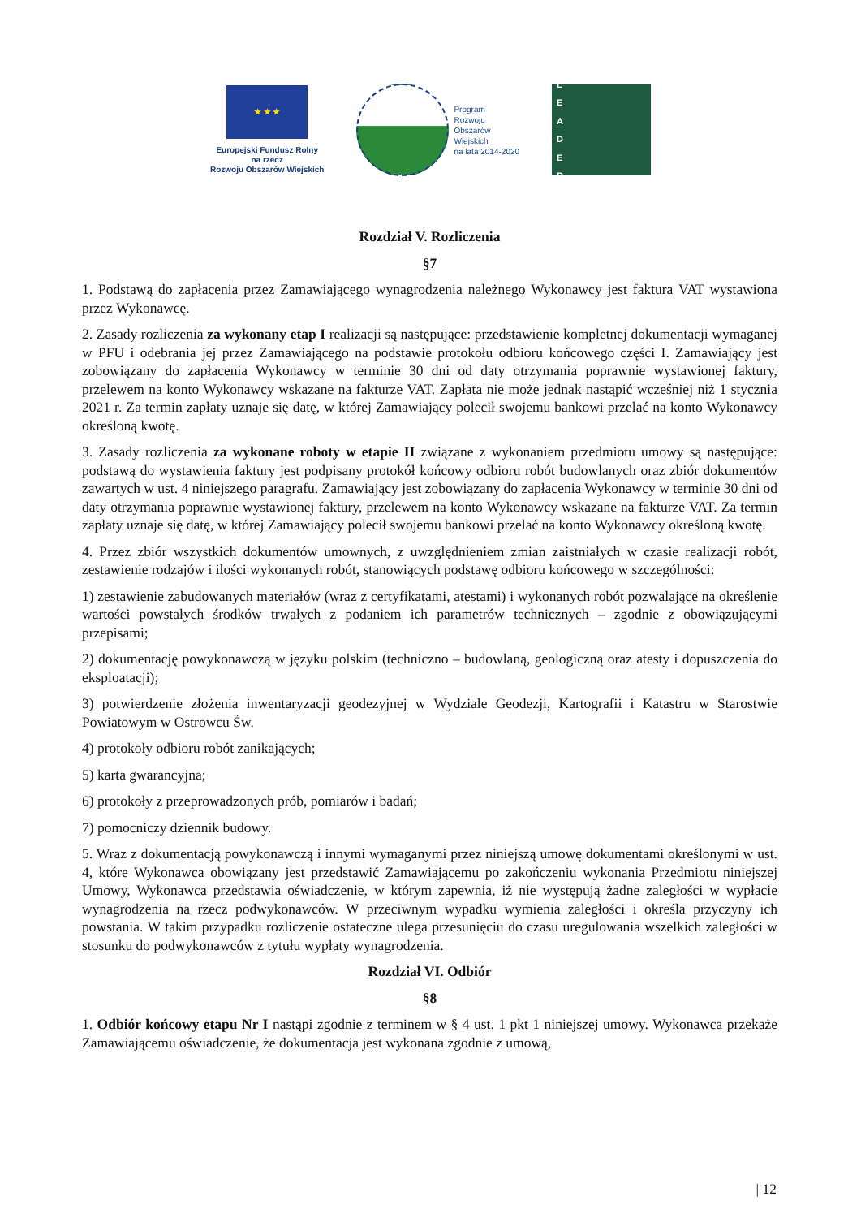★ ★ ★
Europejski Fundusz Rolny
na rzecz
Rozwoju Obszarów Wiejskich
Program
Rozwoju
Obszarów
Wiejskich
na lata 2014-2020
L
E
A
D
E
R
Rozdział V. Rozliczenia
§7
1. Podstawą do zapłacenia przez Zamawiającego wynagrodzenia należnego Wykonawcy jest faktura VAT wystawiona przez Wykonawcę.
2. Zasady rozliczenia za wykonany etap I realizacji są następujące: przedstawienie kompletnej dokumentacji wymaganej w PFU i odebrania jej przez Zamawiającego na podstawie protokołu odbioru końcowego części I. Zamawiający jest zobowiązany do zapłacenia Wykonawcy w terminie 30 dni od daty otrzymania poprawnie wystawionej faktury, przelewem na konto Wykonawcy wskazane na fakturze VAT. Zapłata nie może jednak nastąpić wcześniej niż 1 stycznia 2021 r. Za termin zapłaty uznaje się datę, w której Zamawiający polecił swojemu bankowi przelać na konto Wykonawcy określoną kwotę.
3. Zasady rozliczenia za wykonane roboty w etapie II związane z wykonaniem przedmiotu umowy są następujące: podstawą do wystawienia faktury jest podpisany protokół końcowy odbioru robót budowlanych oraz zbiór dokumentów zawartych w ust. 4 niniejszego paragrafu. Zamawiający jest zobowiązany do zapłacenia Wykonawcy w terminie 30 dni od daty otrzymania poprawnie wystawionej faktury, przelewem na konto Wykonawcy wskazane na fakturze VAT. Za termin zapłaty uznaje się datę, w której Zamawiający polecił swojemu bankowi przelać na konto Wykonawcy określoną kwotę.
4. Przez zbiór wszystkich dokumentów umownych, z uwzględnieniem zmian zaistniałych w czasie realizacji robót, zestawienie rodzajów i ilości wykonanych robót, stanowiących podstawę odbioru końcowego w szczególności:
1) zestawienie zabudowanych materiałów (wraz z certyfikatami, atestami) i wykonanych robót pozwalające na określenie wartości powstałych środków trwałych z podaniem ich parametrów technicznych – zgodnie z obowiązującymi przepisami;
2) dokumentację powykonawczą w języku polskim (techniczno – budowlaną, geologiczną oraz atesty i dopuszczenia do eksploatacji);
3) potwierdzenie złożenia inwentaryzacji geodezyjnej w Wydziale Geodezji, Kartografii i Katastru w Starostwie Powiatowym w Ostrowcu Św.
4) protokoły odbioru robót zanikających;
5) karta gwarancyjna;
6) protokoły z przeprowadzonych prób, pomiarów i badań;
7) pomocniczy dziennik budowy.
5. Wraz z dokumentacją powykonawczą i innymi wymaganymi przez niniejszą umowę dokumentami określonymi w ust. 4, które Wykonawca obowiązany jest przedstawić Zamawiającemu po zakończeniu wykonania Przedmiotu niniejszej Umowy, Wykonawca przedstawia oświadczenie, w którym zapewnia, iż nie występują żadne zaległości w wypłacie wynagrodzenia na rzecz podwykonawców. W przeciwnym wypadku wymienia zaległości i określa przyczyny ich powstania. W takim przypadku rozliczenie ostateczne ulega przesunięciu do czasu uregulowania wszelkich zaległości w stosunku do podwykonawców z tytułu wypłaty wynagrodzenia.
Rozdział VI. Odbiór
§8
1. Odbiór końcowy etapu Nr I nastąpi zgodnie z terminem w § 4 ust. 1 pkt 1 niniejszej umowy. Wykonawca przekaże Zamawiającemu oświadczenie, że dokumentacja jest wykonana zgodnie z umową,
| 12